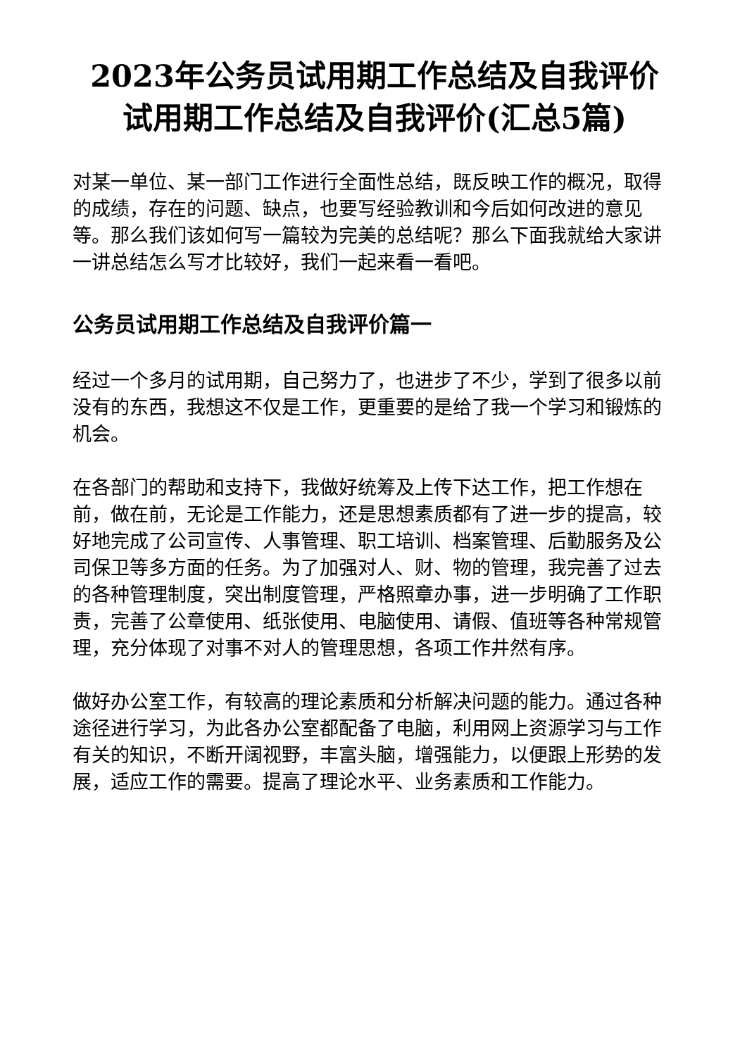2023年公务员试用期工作总结及自我评价 试用期工作总结及自我评价(汇总5篇)
对某一单位、某一部门工作进行全面性总结，既反映工作的概况，取得的成绩，存在的问题、缺点，也要写经验教训和今后如何改进的意见等。那么我们该如何写一篇较为完美的总结呢？那么下面我就给大家讲一讲总结怎么写才比较好，我们一起来看一看吧。
公务员试用期工作总结及自我评价篇一
经过一个多月的试用期，自己努力了，也进步了不少，学到了很多以前没有的东西，我想这不仅是工作，更重要的是给了我一个学习和锻炼的机会。
在各部门的帮助和支持下，我做好统筹及上传下达工作，把工作想在前，做在前，无论是工作能力，还是思想素质都有了进一步的提高，较好地完成了公司宣传、人事管理、职工培训、档案管理、后勤服务及公司保卫等多方面的任务。为了加强对人、财、物的管理，我完善了过去的各种管理制度，突出制度管理，严格照章办事，进一步明确了工作职责，完善了公章使用、纸张使用、电脑使用、请假、值班等各种常规管理，充分体现了对事不对人的管理思想，各项工作井然有序。
做好办公室工作，有较高的理论素质和分析解决问题的能力。通过各种途径进行学习，为此各办公室都配备了电脑，利用网上资源学习与工作有关的知识，不断开阔视野，丰富头脑，增强能力，以便跟上形势的发展，适应工作的需要。提高了理论水平、业务素质和工作能力。